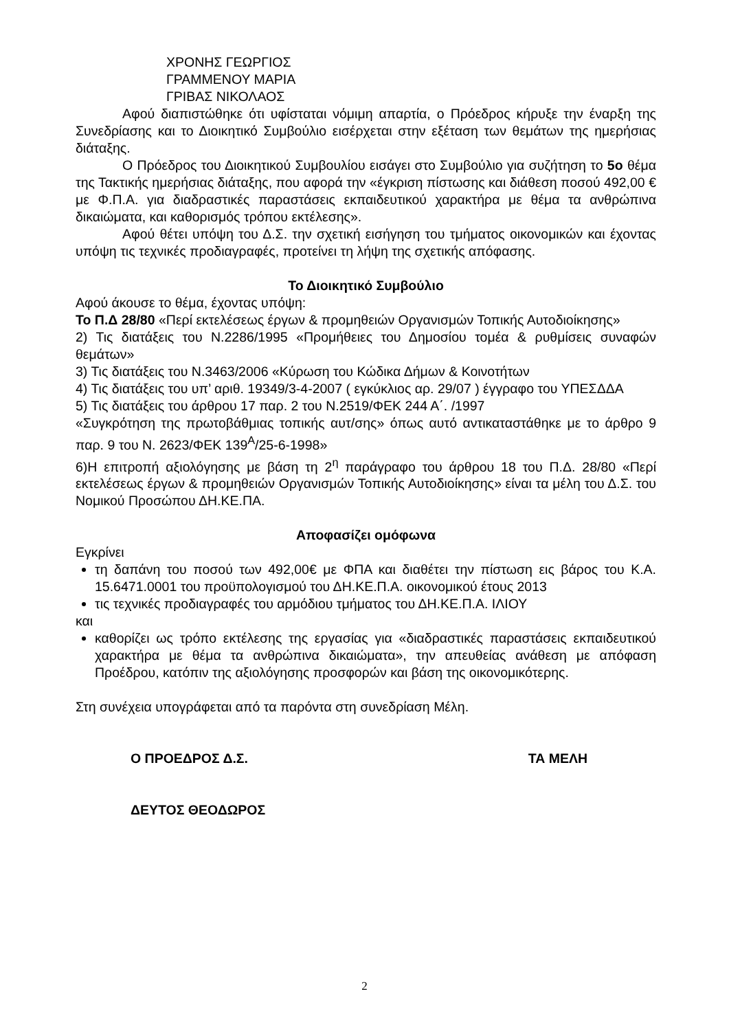ΧΡΟΝΗΣ ΓΕΩΡΓΙΟΣ
ΓΡΑΜΜΕΝΟΥ ΜΑΡΙΑ
ΓΡΙΒΑΣ ΝΙΚΟΛΑΟΣ
Αφού διαπιστώθηκε ότι υφίσταται νόμιμη απαρτία, ο Πρόεδρος κήρυξε την έναρξη της Συνεδρίασης και το Διοικητικό Συμβούλιο εισέρχεται στην εξέταση των θεμάτων της ημερήσιας διάταξης.
Ο Πρόεδρος του Διοικητικού Συμβουλίου εισάγει στο Συμβούλιο για συζήτηση το 5ο θέμα της Τακτικής ημερήσιας διάταξης, που αφορά την «έγκριση πίστωσης και διάθεση ποσού 492,00 € με Φ.Π.Α. για διαδραστικές παραστάσεις εκπαιδευτικού χαρακτήρα με θέμα τα ανθρώπινα δικαιώματα, και καθορισμός τρόπου εκτέλεσης».
Αφού θέτει υπόψη του Δ.Σ. την σχετική εισήγηση του τμήματος οικονομικών και έχοντας υπόψη τις τεχνικές προδιαγραφές, προτείνει τη λήψη της σχετικής απόφασης.
Το Διοικητικό Συμβούλιο
Αφού άκουσε το θέμα, έχοντας υπόψη:
Το Π.Δ 28/80 «Περί εκτελέσεως έργων & προμηθειών Οργανισμών Τοπικής Αυτοδιοίκησης»
2) Τις διατάξεις του Ν.2286/1995 «Προμήθειες του Δημοσίου τομέα & ρυθμίσεις συναφών θεμάτων»
3) Τις διατάξεις του Ν.3463/2006 «Κύρωση του Κώδικα Δήμων & Κοινοτήτων
4) Τις διατάξεις του υπ’ αριθ. 19349/3-4-2007 ( εγκύκλιος αρ. 29/07 ) έγγραφο του ΥΠΕΣΔΔΑ
5) Τις διατάξεις του άρθρου 17 παρ. 2 του Ν.2519/ΦΕΚ 244 Α΄. /1997
«Συγκρότηση της πρωτοβάθμιας τοπικής αυτ/σης» όπως αυτό αντικαταστάθηκε με το άρθρο 9 παρ. 9 του Ν. 2623/ΦΕΚ 139<sup>Α</sup>/25-6-1998»
6)Η επιτροπή αξιολόγησης με βάση τη 2<sup>η</sup> παράγραφο του άρθρου 18 του Π.Δ. 28/80 «Περί εκτελέσεως έργων & προμηθειών Οργανισμών Τοπικής Αυτοδιοίκησης» είναι τα μέλη του Δ.Σ. του Νομικού Προσώπου ΔΗ.ΚΕ.ΠΑ.
Αποφασίζει ομόφωνα
Εγκρίνει
τη δαπάνη του ποσού των 492,00€ με ΦΠΑ και διαθέτει την πίστωση εις βάρος του Κ.Α. 15.6471.0001 του προϋπολογισμού του ΔΗ.ΚΕ.Π.Α. οικονομικού έτους 2013
τις τεχνικές προδιαγραφές του αρμόδιου τμήματος του ΔΗ.ΚΕ.Π.Α. ΙΛΙΟΥ
και
καθορίζει ως τρόπο εκτέλεσης της εργασίας για «διαδραστικές παραστάσεις εκπαιδευτικού χαρακτήρα με θέμα τα ανθρώπινα δικαιώματα», την απευθείας ανάθεση με απόφαση Προέδρου, κατόπιν της αξιολόγησης προσφορών και βάση της οικονομικότερης.
Στη συνέχεια υπογράφεται από τα παρόντα στη συνεδρίαση Μέλη.
Ο ΠΡΟΕΔΡΟΣ Δ.Σ. ΤΑ ΜΕΛΗ
ΔΕΥΤΟΣ ΘΕΟΔΩΡΟΣ
2